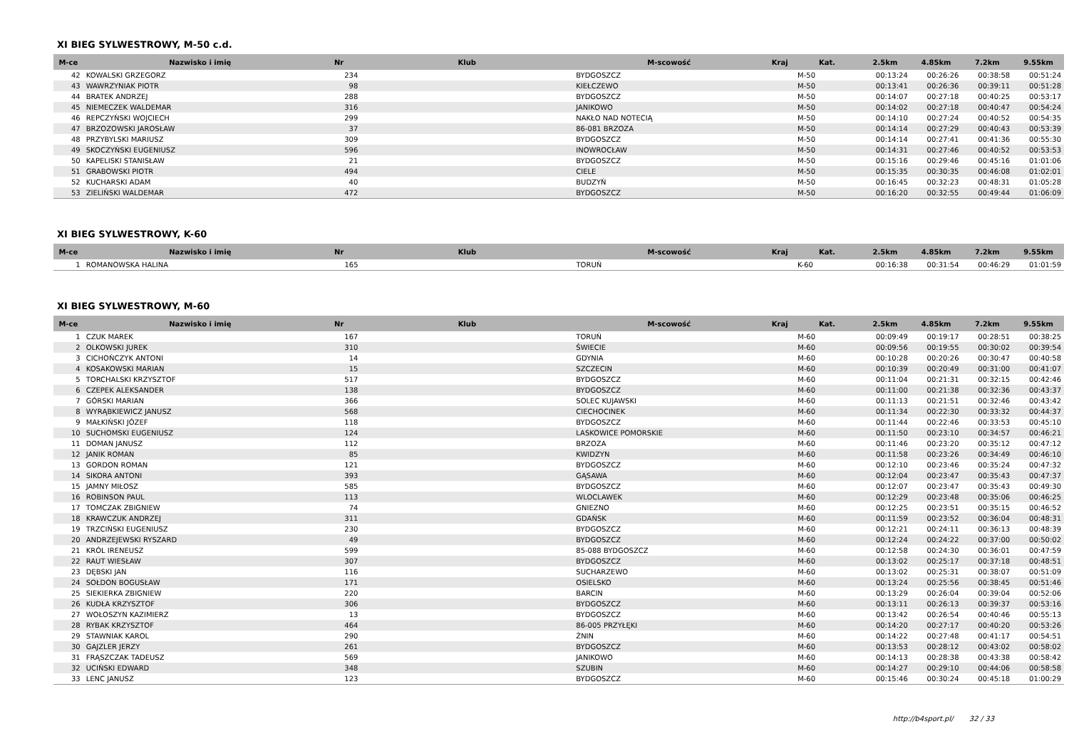XI BIEG SYLWESTROWY, M-50 c.d.
| M-ce | Nazwisko i imię | Nr | Klub | M-scowość | Kraj | Kat. | 2.5km | 4.85km | 7.2km | 9.55km |
| --- | --- | --- | --- | --- | --- | --- | --- | --- | --- | --- |
| 42 | KOWALSKI GRZEGORZ | 234 | | BYDGOSZCZ | | M-50 | 00:13:24 | 00:26:26 | 00:38:58 | 00:51:24 |
| 43 | WAWRZYNIAK PIOTR | 98 | | KIEŁCZEWO | | M-50 | 00:13:41 | 00:26:36 | 00:39:11 | 00:51:28 |
| 44 | BRATEK ANDRZEJ | 288 | | BYDGOSZCZ | | M-50 | 00:14:07 | 00:27:18 | 00:40:25 | 00:53:17 |
| 45 | NIEMECZEK WALDEMAR | 316 | | JANIKOWO | | M-50 | 00:14:02 | 00:27:18 | 00:40:47 | 00:54:24 |
| 46 | REPCZYŃSKI WOJCIECH | 299 | | NAKŁO NAD NOTECIĄ | | M-50 | 00:14:10 | 00:27:24 | 00:40:52 | 00:54:35 |
| 47 | BRZOZOWSKI JAROSŁAW | 37 | | 86-081 BRZOZA | | M-50 | 00:14:14 | 00:27:29 | 00:40:43 | 00:53:39 |
| 48 | PRZYBYLSKI MARIUSZ | 309 | | BYDGOSZCZ | | M-50 | 00:14:14 | 00:27:41 | 00:41:36 | 00:55:30 |
| 49 | SKOCZYŃSKI EUGENIUSZ | 596 | | INOWROCŁAW | | M-50 | 00:14:31 | 00:27:46 | 00:40:52 | 00:53:53 |
| 50 | KAPELISKI STANISŁAW | 21 | | BYDGOSZCZ | | M-50 | 00:15:16 | 00:29:46 | 00:45:16 | 01:01:06 |
| 51 | GRABOWSKI PIOTR | 494 | | CIELE | | M-50 | 00:15:35 | 00:30:35 | 00:46:08 | 01:02:01 |
| 52 | KUCHARSKI ADAM | 40 | | BUDZYŃ | | M-50 | 00:16:45 | 00:32:23 | 00:48:31 | 01:05:28 |
| 53 | ZIELIŃSKI WALDEMAR | 472 | | BYDGOSZCZ | | M-50 | 00:16:20 | 00:32:55 | 00:49:44 | 01:06:09 |
XI BIEG SYLWESTROWY, K-60
| M-ce | Nazwisko i imię | Nr | Klub | M-scowość | Kraj | Kat. | 2.5km | 4.85km | 7.2km | 9.55km |
| --- | --- | --- | --- | --- | --- | --- | --- | --- | --- | --- |
| 1 | ROMANOWSKA HALINA | 165 | | TORUŃ | | K-60 | 00:16:38 | 00:31:54 | 00:46:29 | 01:01:59 |
XI BIEG SYLWESTROWY, M-60
| M-ce | Nazwisko i imię | Nr | Klub | M-scowość | Kraj | Kat. | 2.5km | 4.85km | 7.2km | 9.55km |
| --- | --- | --- | --- | --- | --- | --- | --- | --- | --- | --- |
| 1 | CZUK MAREK | 167 | | TORUŃ | | M-60 | 00:09:49 | 00:19:17 | 00:28:51 | 00:38:25 |
| 2 | OLKOWSKI JUREK | 310 | | ŚWIECIE | | M-60 | 00:09:56 | 00:19:55 | 00:30:02 | 00:39:54 |
| 3 | CICHOŃCZYK ANTONI | 14 | | GDYNIA | | M-60 | 00:10:28 | 00:20:26 | 00:30:47 | 00:40:58 |
| 4 | KOSAKOWSKI MARIAN | 15 | | SZCZECIN | | M-60 | 00:10:39 | 00:20:49 | 00:31:00 | 00:41:07 |
| 5 | TORCHALSKI KRZYSZTOF | 517 | | BYDGOSZCZ | | M-60 | 00:11:04 | 00:21:31 | 00:32:15 | 00:42:46 |
| 6 | CZEPEK ALEKSANDER | 138 | | BYDGOSZCZ | | M-60 | 00:11:00 | 00:21:38 | 00:32:36 | 00:43:37 |
| 7 | GÓRSKI MARIAN | 366 | | SOLEC KUJAWSKI | | M-60 | 00:11:13 | 00:21:51 | 00:32:46 | 00:43:42 |
| 8 | WYRĄBKIEWICZ JANUSZ | 568 | | CIECHOCINEK | | M-60 | 00:11:34 | 00:22:30 | 00:33:32 | 00:44:37 |
| 9 | MAŁKIŃSKI JÓZEF | 118 | | BYDGOSZCZ | | M-60 | 00:11:44 | 00:22:46 | 00:33:53 | 00:45:10 |
| 10 | SUCHOMSKI EUGENIUSZ | 124 | | LASKOWICE POMORSKIE | | M-60 | 00:11:50 | 00:23:10 | 00:34:57 | 00:46:21 |
| 11 | DOMAN JANUSZ | 112 | | BRZOZA | | M-60 | 00:11:46 | 00:23:20 | 00:35:12 | 00:47:12 |
| 12 | JANIK ROMAN | 85 | | KWIDZYN | | M-60 | 00:11:58 | 00:23:26 | 00:34:49 | 00:46:10 |
| 13 | GORDON ROMAN | 121 | | BYDGOSZCZ | | M-60 | 00:12:10 | 00:23:46 | 00:35:24 | 00:47:32 |
| 14 | SIKORA ANTONI | 393 | | GĄSAWA | | M-60 | 00:12:04 | 00:23:47 | 00:35:43 | 00:47:37 |
| 15 | JAMNY MIŁOSZ | 585 | | BYDGOSZCZ | | M-60 | 00:12:07 | 00:23:47 | 00:35:43 | 00:49:30 |
| 16 | ROBINSON PAUL | 113 | | WLOCLAWEK | | M-60 | 00:12:29 | 00:23:48 | 00:35:06 | 00:46:25 |
| 17 | TOMCZAK ZBIGNIEW | 74 | | GNIEZNO | | M-60 | 00:12:25 | 00:23:51 | 00:35:15 | 00:46:52 |
| 18 | KRAWCZUK ANDRZEJ | 311 | | GDAŃSK | | M-60 | 00:11:59 | 00:23:52 | 00:36:04 | 00:48:31 |
| 19 | TRZCIŃSKI EUGENIUSZ | 230 | | BYDGOSZCZ | | M-60 | 00:12:21 | 00:24:11 | 00:36:13 | 00:48:39 |
| 20 | ANDRZEJEWSKI RYSZARD | 49 | | BYDGOSZCZ | | M-60 | 00:12:24 | 00:24:22 | 00:37:00 | 00:50:02 |
| 21 | KRÓL IRENEUSZ | 599 | | 85-088 BYDGOSZCZ | | M-60 | 00:12:58 | 00:24:30 | 00:36:01 | 00:47:59 |
| 22 | RAUT WIESŁAW | 307 | | BYDGOSZCZ | | M-60 | 00:13:02 | 00:25:17 | 00:37:18 | 00:48:51 |
| 23 | DĘBSKI JAN | 116 | | SUCHARZEWO | | M-60 | 00:13:02 | 00:25:31 | 00:38:07 | 00:51:09 |
| 24 | SOŁDON BOGUSŁAW | 171 | | OSIELSKO | | M-60 | 00:13:24 | 00:25:56 | 00:38:45 | 00:51:46 |
| 25 | SIEKIERKA ZBIGNIEW | 220 | | BARCIN | | M-60 | 00:13:29 | 00:26:04 | 00:39:04 | 00:52:06 |
| 26 | KUDŁA KRZYSZTOF | 306 | | BYDGOSZCZ | | M-60 | 00:13:11 | 00:26:13 | 00:39:37 | 00:53:16 |
| 27 | WOŁOSZYN KAZIMIERZ | 13 | | BYDGOSZCZ | | M-60 | 00:13:42 | 00:26:54 | 00:40:46 | 00:55:13 |
| 28 | RYBAK KRZYSZTOF | 464 | | 86-005 PRZYŁĘKI | | M-60 | 00:14:20 | 00:27:17 | 00:40:20 | 00:53:26 |
| 29 | STAWNIAK KAROL | 290 | | ŻNIN | | M-60 | 00:14:22 | 00:27:48 | 00:41:17 | 00:54:51 |
| 30 | GAJZLER JERZY | 261 | | BYDGOSZCZ | | M-60 | 00:13:53 | 00:28:12 | 00:43:02 | 00:58:02 |
| 31 | FRĄSZCZAK TADEUSZ | 569 | | JANIKOWO | | M-60 | 00:14:13 | 00:28:38 | 00:43:38 | 00:58:42 |
| 32 | UCIŃSKI EDWARD | 348 | | SZUBIN | | M-60 | 00:14:27 | 00:29:10 | 00:44:06 | 00:58:58 |
| 33 | LENC JANUSZ | 123 | | BYDGOSZCZ | | M-60 | 00:15:46 | 00:30:24 | 00:45:18 | 01:00:29 |
http://b4sport.pl/ 32 / 33